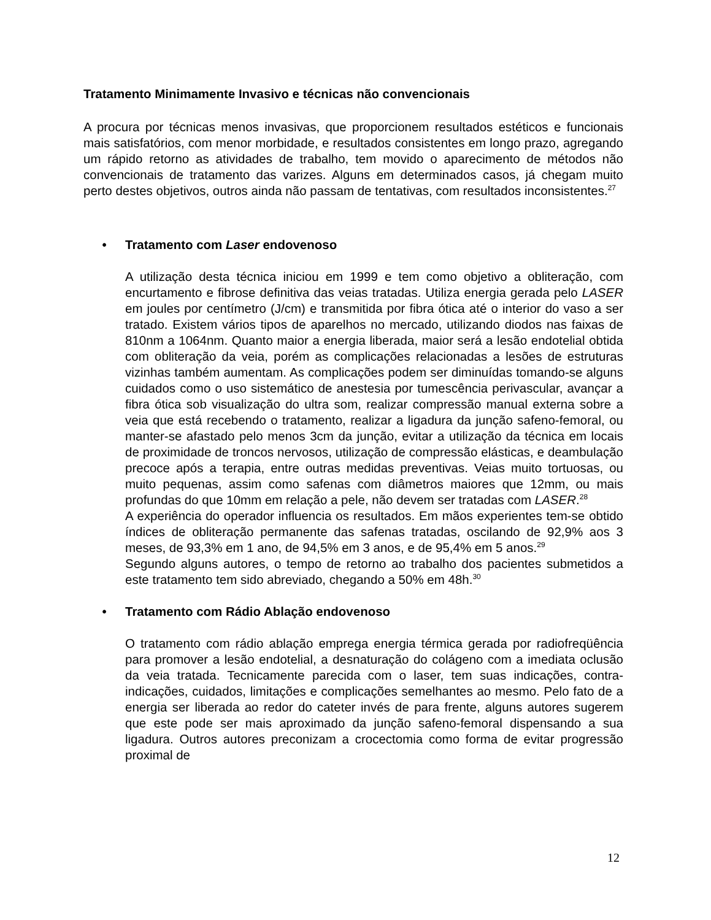Tratamento Minimamente Invasivo e técnicas não convencionais
A procura por técnicas menos invasivas, que proporcionem resultados estéticos e funcionais mais satisfatórios, com menor morbidade, e resultados consistentes em longo prazo, agregando um rápido retorno as atividades de trabalho, tem movido o aparecimento de métodos não convencionais de tratamento das varizes. Alguns em determinados casos, já chegam muito perto destes objetivos, outros ainda não passam de tentativas, com resultados inconsistentes.<sup>27</sup>
• Tratamento com Laser endovenoso
A utilização desta técnica iniciou em 1999 e tem como objetivo a obliteração, com encurtamento e fibrose definitiva das veias tratadas. Utiliza energia gerada pelo LASER em joules por centímetro (J/cm) e transmitida por fibra ótica até o interior do vaso a ser tratado. Existem vários tipos de aparelhos no mercado, utilizando diodos nas faixas de 810nm a 1064nm. Quanto maior a energia liberada, maior será a lesão endotelial obtida com obliteração da veia, porém as complicações relacionadas a lesões de estruturas vizinhas também aumentam. As complicações podem ser diminuídas tomando-se alguns cuidados como o uso sistemático de anestesia por tumescência perivascular, avançar a fibra ótica sob visualização do ultra som, realizar compressão manual externa sobre a veia que está recebendo o tratamento, realizar a ligadura da junção safeno-femoral, ou manter-se afastado pelo menos 3cm da junção, evitar a utilização da técnica em locais de proximidade de troncos nervosos, utilização de compressão elásticas, e deambulação precoce após a terapia, entre outras medidas preventivas. Veias muito tortuosas, ou muito pequenas, assim como safenas com diâmetros maiores que 12mm, ou mais profundas do que 10mm em relação a pele, não devem ser tratadas com LASER.<sup>28</sup>
A experiência do operador influencia os resultados. Em mãos experientes tem-se obtido índices de obliteração permanente das safenas tratadas, oscilando de 92,9% aos 3 meses, de 93,3% em 1 ano, de 94,5% em 3 anos, e de 95,4% em 5 anos.<sup>29</sup>
Segundo alguns autores, o tempo de retorno ao trabalho dos pacientes submetidos a este tratamento tem sido abreviado, chegando a 50% em 48h.<sup>30</sup>
• Tratamento com Rádio Ablação endovenoso
O tratamento com rádio ablação emprega energia térmica gerada por radiofreqüência para promover a lesão endotelial, a desnaturação do colágeno com a imediata oclusão da veia tratada. Tecnicamente parecida com o laser, tem suas indicações, contra-indicações, cuidados, limitações e complicações semelhantes ao mesmo. Pelo fato de a energia ser liberada ao redor do cateter invés de para frente, alguns autores sugerem que este pode ser mais aproximado da junção safeno-femoral dispensando a sua ligadura. Outros autores preconizam a crocectomia como forma de evitar progressão proximal de
12